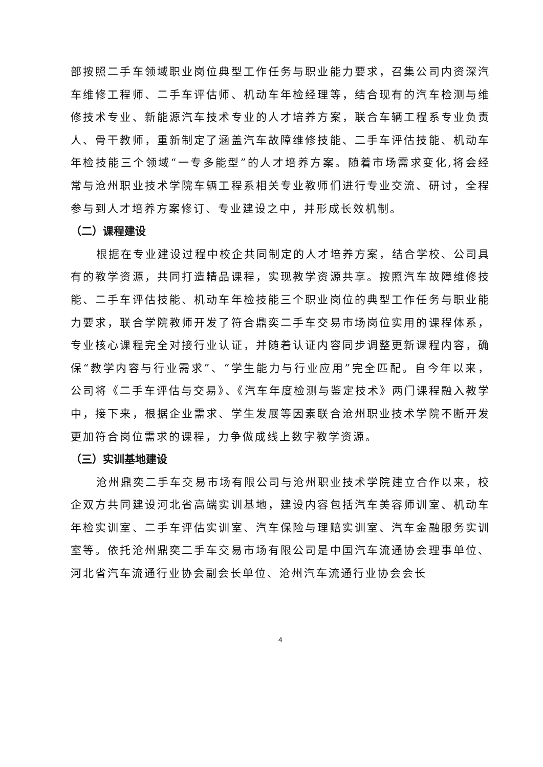部按照二手车领域职业岗位典型工作任务与职业能力要求，召集公司内资深汽车维修工程师、二手车评估师、机动车年检经理等，结合现有的汽车检测与维修技术专业、新能源汽车技术专业的人才培养方案，联合车辆工程系专业负责人、骨干教师，重新制定了涵盖汽车故障维修技能、二手车评估技能、机动车年检技能三个领域“一专多能型”的人才培养方案。随着市场需求变化,将会经常与沧州职业技术学院车辆工程系相关专业教师们进行专业交流、研讨，全程参与到人才培养方案修订、专业建设之中，并形成长效机制。
（二）课程建设
根据在专业建设过程中校企共同制定的人才培养方案，结合学校、公司具有的教学资源，共同打造精品课程，实现教学资源共享。按照汽车故障维修技能、二手车评估技能、机动车年检技能三个职业岗位的典型工作任务与职业能力要求，联合学院教师开发了符合鼎奕二手车交易市场岗位实用的课程体系，专业核心课程完全对接行业认证，并随着认证内容同步调整更新课程内容，确保“教学内容与行业需求”、“学生能力与行业应用”完全匹配。自今年以来，公司将《二手车评估与交易》、《汽车年度检测与鉴定技术》两门课程融入教学中，接下来，根据企业需求、学生发展等因素联合沧州职业技术学院不断开发更加符合岗位需求的课程，力争做成线上数字教学资源。
（三）实训基地建设
沧州鼎奕二手车交易市场有限公司与沧州职业技术学院建立合作以来，校企双方共同建设河北省高端实训基地，建设内容包括汽车美容师训室、机动车年检实训室、二手车评估实训室、汽车保险与理赔实训室、汽车金融服务实训室等。依托沧州鼎奕二手车交易市场有限公司是中国汽车流通协会理事单位、河北省汽车流通行业协会副会长单位、沧州汽车流通行业协会会长
4